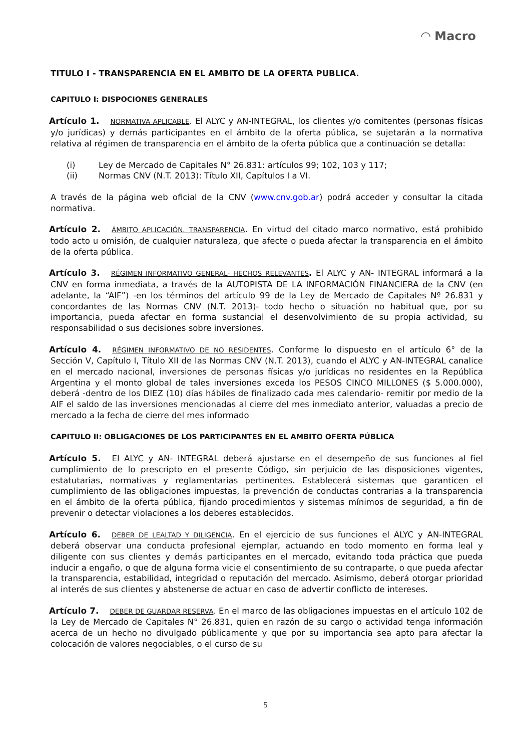◠ Macro
TITULO I - TRANSPARENCIA EN EL AMBITO DE LA OFERTA PUBLICA.
CAPITULO I: DISPOCIONES GENERALES
Artículo 1. NORMATIVA APLICABLE. El ALYC y AN-INTEGRAL, los clientes y/o comitentes (personas físicas y/o jurídicas) y demás participantes en el ámbito de la oferta pública, se sujetarán a la normativa relativa al régimen de transparencia en el ámbito de la oferta pública que a continuación se detalla:
(i) Ley de Mercado de Capitales N° 26.831: artículos 99; 102, 103 y 117;
(ii) Normas CNV (N.T. 2013): Título XII, Capítulos I a VI.
A través de la página web oficial de la CNV (www.cnv.gob.ar) podrá acceder y consultar la citada normativa.
Artículo 2. ÁMBITO APLICACIÓN. TRANSPARENCIA. En virtud del citado marco normativo, está prohibido todo acto u omisión, de cualquier naturaleza, que afecte o pueda afectar la transparencia en el ámbito de la oferta pública.
Artículo 3. RÉGIMEN INFORMATIVO GENERAL- HECHOS RELEVANTES. El ALYC y AN- INTEGRAL informará a la CNV en forma inmediata, a través de la AUTOPISTA DE LA INFORMACIÓN FINANCIERA de la CNV (en adelante, la “AIF”) -en los términos del artículo 99 de la Ley de Mercado de Capitales Nº 26.831 y concordantes de las Normas CNV (N.T. 2013)- todo hecho o situación no habitual que, por su importancia, pueda afectar en forma sustancial el desenvolvimiento de su propia actividad, su responsabilidad o sus decisiones sobre inversiones.
Artículo 4. RÉGIMEN INFORMATIVO DE NO RESIDENTES. Conforme lo dispuesto en el artículo 6° de la Sección V, Capítulo I, Título XII de las Normas CNV (N.T. 2013), cuando el ALYC y AN-INTEGRAL canalice en el mercado nacional, inversiones de personas físicas y/o jurídicas no residentes en la República Argentina y el monto global de tales inversiones exceda los PESOS CINCO MILLONES ($ 5.000.000), deberá -dentro de los DIEZ (10) días hábiles de finalizado cada mes calendario- remitir por medio de la AIF el saldo de las inversiones mencionadas al cierre del mes inmediato anterior, valuadas a precio de mercado a la fecha de cierre del mes informado
CAPITULO II: OBLIGACIONES DE LOS PARTICIPANTES EN EL AMBITO OFERTA PÚBLICA
Artículo 5. El ALYC y AN- INTEGRAL deberá ajustarse en el desempeño de sus funciones al fiel cumplimiento de lo prescripto en el presente Código, sin perjuicio de las disposiciones vigentes, estatutarias, normativas y reglamentarias pertinentes. Establecerá sistemas que garanticen el cumplimiento de las obligaciones impuestas, la prevención de conductas contrarias a la transparencia en el ámbito de la oferta pública, fijando procedimientos y sistemas mínimos de seguridad, a fin de prevenir o detectar violaciones a los deberes establecidos.
Artículo 6. DEBER DE LEALTAD Y DILIGENCIA. En el ejercicio de sus funciones el ALYC y AN-INTEGRAL deberá observar una conducta profesional ejemplar, actuando en todo momento en forma leal y diligente con sus clientes y demás participantes en el mercado, evitando toda práctica que pueda inducir a engaño, o que de alguna forma vicie el consentimiento de su contraparte, o que pueda afectar la transparencia, estabilidad, integridad o reputación del mercado. Asimismo, deberá otorgar prioridad al interés de sus clientes y abstenerse de actuar en caso de advertir conflicto de intereses.
Artículo 7. DEBER DE GUARDAR RESERVA. En el marco de las obligaciones impuestas en el artículo 102 de la Ley de Mercado de Capitales N° 26.831, quien en razón de su cargo o actividad tenga información acerca de un hecho no divulgado públicamente y que por su importancia sea apto para afectar la colocación de valores negociables, o el curso de su
5